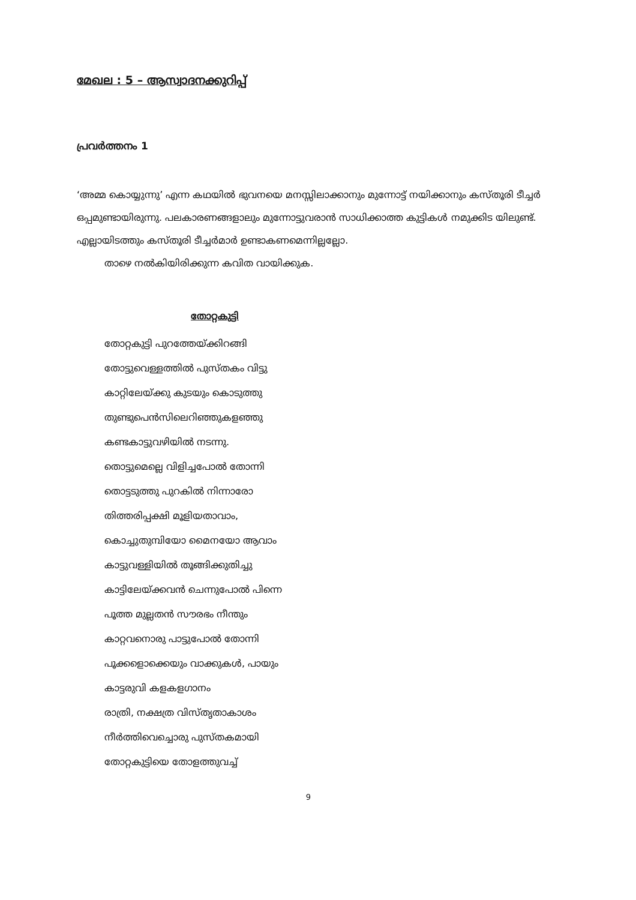മേഖല : 5 – ആസ്വാദനക്കുറിപ്പ്
പ്രവർത്തനം 1
‘അമ്മ കൊയ്യുന്നു’ എന്ന കഥയിൽ ഭുവനയെ മനസ്സിലാക്കാനും മുന്നോട്ട് നയിക്കാനും കസ്തൂരി ടീച്ചർ ഒപ്പമുണ്ടായിരുന്നു. പലകാരണങ്ങളാലും മുന്നോട്ടുവരാൻ സാധിക്കാത്ത കുട്ടികൾ നമുക്കിട യിലുണ്ട്. എല്ലായിടത്തും കസ്തൂരി ടീച്ചർമാർ ഉണ്ടാകണമെന്നില്ലല്ലോ.
താഴെ നൽകിയിരിക്കുന്ന കവിത വായിക്കുക.
തോറ്റകുട്ടി
തോറ്റകുട്ടി പുറത്തേയ്ക്കിറങ്ങി
തോട്ടുവെള്ളത്തിൽ പുസ്തകം വിട്ടു
കാറ്റിലേയ്ക്കു കുടയും കൊടുത്തു
തുണ്ടുപെൻസിലെറിഞ്ഞുകളഞ്ഞു
കണ്ടകാട്ടുവഴിയിൽ നടന്നു.
തൊട്ടുമെല്ലെ വിളിച്ചപോൽ തോന്നി
തൊട്ടടുത്തു പുറകിൽ നിന്നാരോ
തിത്തരിപ്പക്ഷി മൂളിയതാവാം,
കൊച്ചുതുമ്പിയോ മൈനയോ ആവാം
കാട്ടുവള്ളിയിൽ തൂങ്ങിക്കുതിച്ചു
കാട്ടിലേയ്ക്കവൻ ചെന്നുപോൽ പിന്നെ
പൂത്ത മുല്ലതൻ സൗരഭം നീന്തും
കാറ്റവനൊരു പാട്ടുപോൽ തോന്നി
പൂക്കളൊക്കെയും വാക്കുകൾ, പായും
കാട്ടരുവി കളകളഗാനം
രാത്രി, നക്ഷത്ര വിസ്തൃതാകാശം
നീർത്തിവെച്ചൊരു പുസ്തകമായി
തോറ്റകുട്ടിയെ തോളത്തുവച്ച്
9